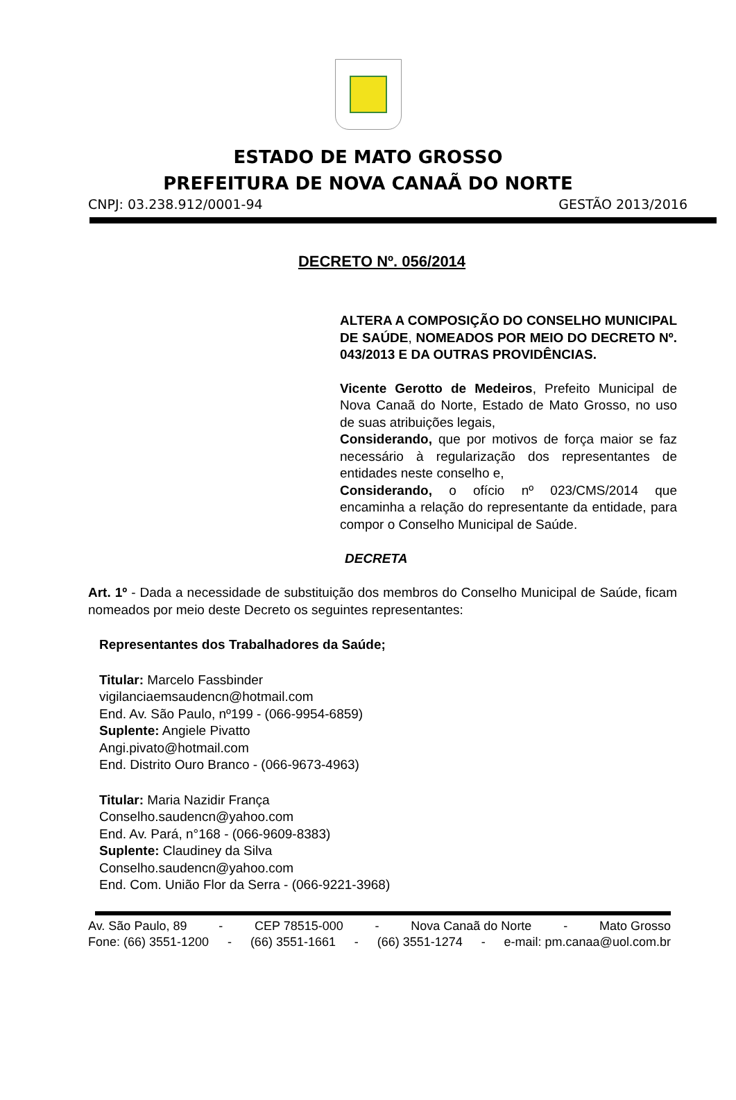ESTADO DE MATO GROSSO
PREFEITURA DE NOVA CANAÃ DO NORTE
CNPJ: 03.238.912/0001-94 GESTÃO 2013/2016
DECRETO Nº. 056/2014
ALTERA A COMPOSIÇÃO DO CONSELHO MUNICIPAL DE SAÚDE, NOMEADOS POR MEIO DO DECRETO Nº. 043/2013 E DA OUTRAS PROVIDÊNCIAS.
Vicente Gerotto de Medeiros, Prefeito Municipal de Nova Canaã do Norte, Estado de Mato Grosso, no uso de suas atribuições legais,
Considerando, que por motivos de força maior se faz necessário à regularização dos representantes de entidades neste conselho e,
Considerando, o ofício nº 023/CMS/2014 que encaminha a relação do representante da entidade, para compor o Conselho Municipal de Saúde.
DECRETA
Art. 1º - Dada a necessidade de substituição dos membros do Conselho Municipal de Saúde, ficam nomeados por meio deste Decreto os seguintes representantes:
Representantes dos Trabalhadores da Saúde;
Titular: Marcelo Fassbinder
vigilanciaemsaudencn@hotmail.com
End. Av. São Paulo, nº199 - (066-9954-6859)
Suplente: Angiele Pivatto
Angi.pivato@hotmail.com
End. Distrito Ouro Branco - (066-9673-4963)
Titular: Maria Nazidir França
Conselho.saudencn@yahoo.com
End. Av. Pará, n°168 - (066-9609-8383)
Suplente: Claudiney da Silva
Conselho.saudencn@yahoo.com
End. Com. União Flor da Serra - (066-9221-3968)
Av. São Paulo, 89 - CEP 78515-000 - Nova Canaã do Norte - Mato Grosso
Fone: (66) 3551-1200 - (66) 3551-1661 - (66) 3551-1274 - e-mail: pm.canaa@uol.com.br